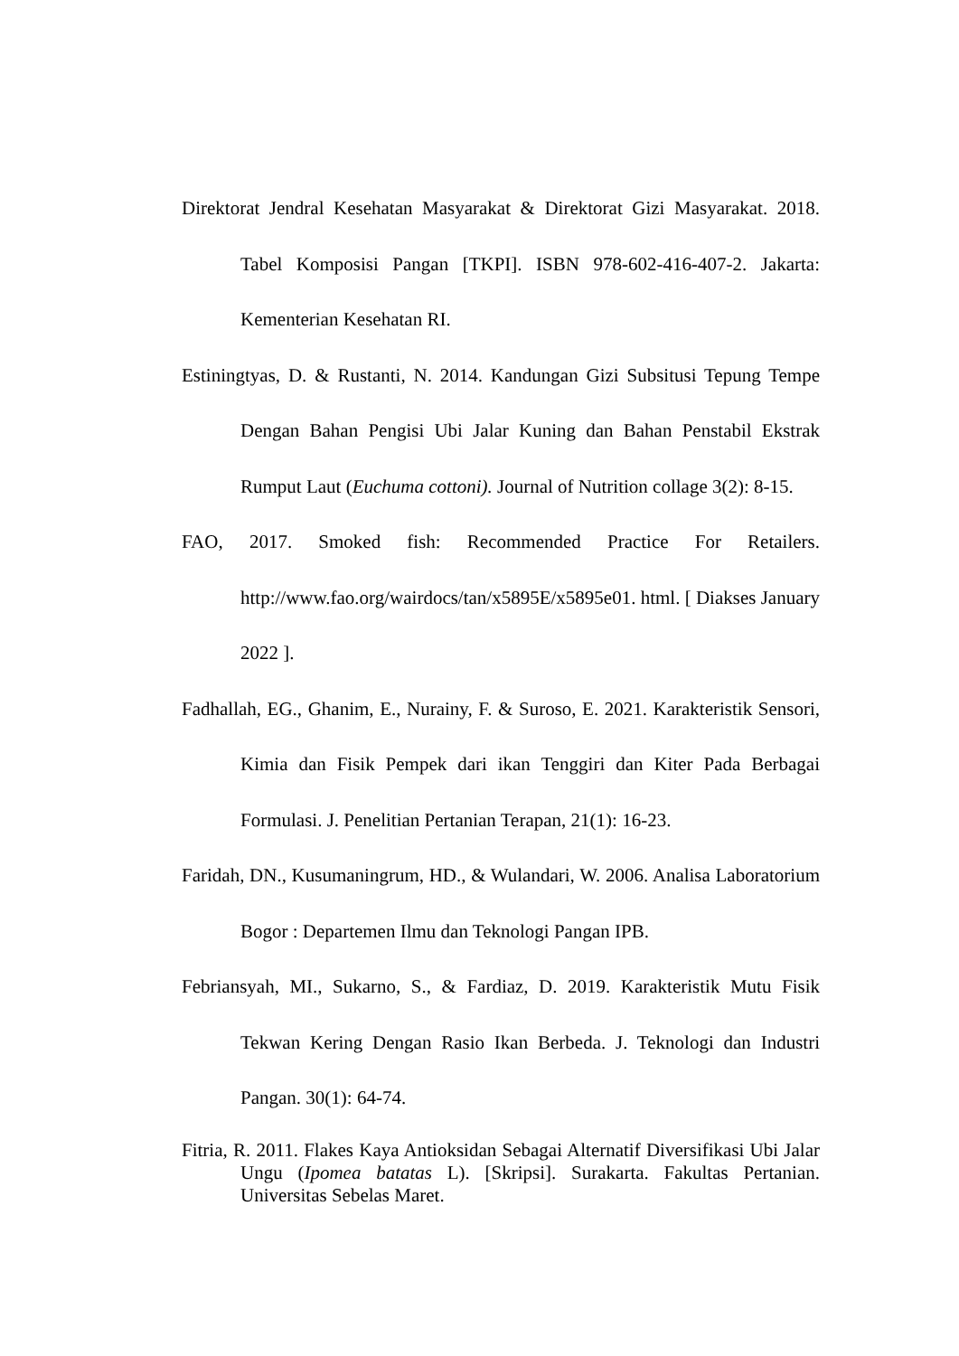Direktorat Jendral Kesehatan Masyarakat & Direktorat Gizi Masyarakat. 2018. Tabel Komposisi Pangan [TKPI]. ISBN 978-602-416-407-2. Jakarta: Kementerian Kesehatan RI.
Estiningtyas, D. & Rustanti, N. 2014. Kandungan Gizi Subsitusi Tepung Tempe Dengan Bahan Pengisi Ubi Jalar Kuning dan Bahan Penstabil Ekstrak Rumput Laut (Euchuma cottoni). Journal of Nutrition collage 3(2): 8-15.
FAO, 2017. Smoked fish: Recommended Practice For Retailers. http://www.fao.org/wairdocs/tan/x5895E/x5895e01. html. [ Diakses January 2022 ].
Fadhallah, EG., Ghanim, E., Nurainy, F. & Suroso, E. 2021. Karakteristik Sensori, Kimia dan Fisik Pempek dari ikan Tenggiri dan Kiter Pada Berbagai Formulasi. J. Penelitian Pertanian Terapan, 21(1): 16-23.
Faridah, DN., Kusumaningrum, HD., & Wulandari, W. 2006. Analisa Laboratorium Bogor : Departemen Ilmu dan Teknologi Pangan IPB.
Febriansyah, MI., Sukarno, S., & Fardiaz, D. 2019. Karakteristik Mutu Fisik Tekwan Kering Dengan Rasio Ikan Berbeda. J. Teknologi dan Industri Pangan. 30(1): 64-74.
Fitria, R. 2011. Flakes Kaya Antioksidan Sebagai Alternatif Diversifikasi Ubi Jalar Ungu (Ipomea batatas L). [Skripsi]. Surakarta. Fakultas Pertanian. Universitas Sebelas Maret.